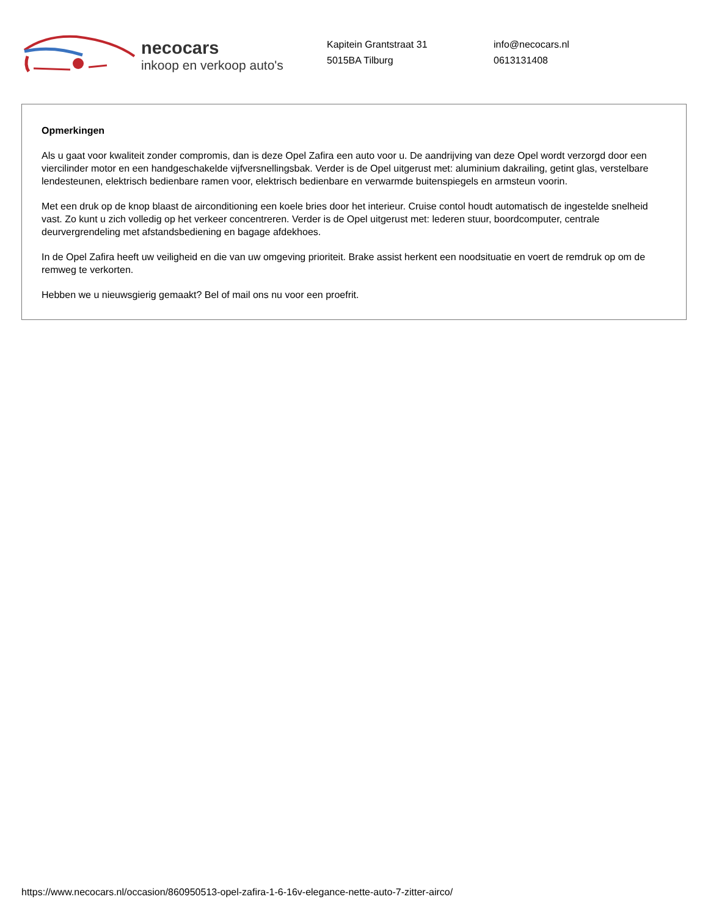necocars
inkoop en verkoop auto's
Kapitein Grantstraat 31
5015BA Tilburg
info@necocars.nl
0613131408
Opmerkingen
Als u gaat voor kwaliteit zonder compromis, dan is deze Opel Zafira een auto voor u. De aandrijving van deze Opel wordt verzorgd door een viercilinder motor en een handgeschakelde vijfversnellingsbak. Verder is de Opel uitgerust met: aluminium dakrailing, getint glas, verstelbare lendesteunen, elektrisch bedienbare ramen voor, elektrisch bedienbare en verwarmde buitenspiegels en armsteun voorin.
Met een druk op de knop blaast de airconditioning een koele bries door het interieur. Cruise contol houdt automatisch de ingestelde snelheid vast. Zo kunt u zich volledig op het verkeer concentreren. Verder is de Opel uitgerust met: lederen stuur, boordcomputer, centrale deurvergrendeling met afstandsbediening en bagage afdekhoes.
In de Opel Zafira heeft uw veiligheid en die van uw omgeving prioriteit. Brake assist herkent een noodsituatie en voert de remdruk op om de remweg te verkorten.
Hebben we u nieuwsgierig gemaakt? Bel of mail ons nu voor een proefrit.
https://www.necocars.nl/occasion/860950513-opel-zafira-1-6-16v-elegance-nette-auto-7-zitter-airco/